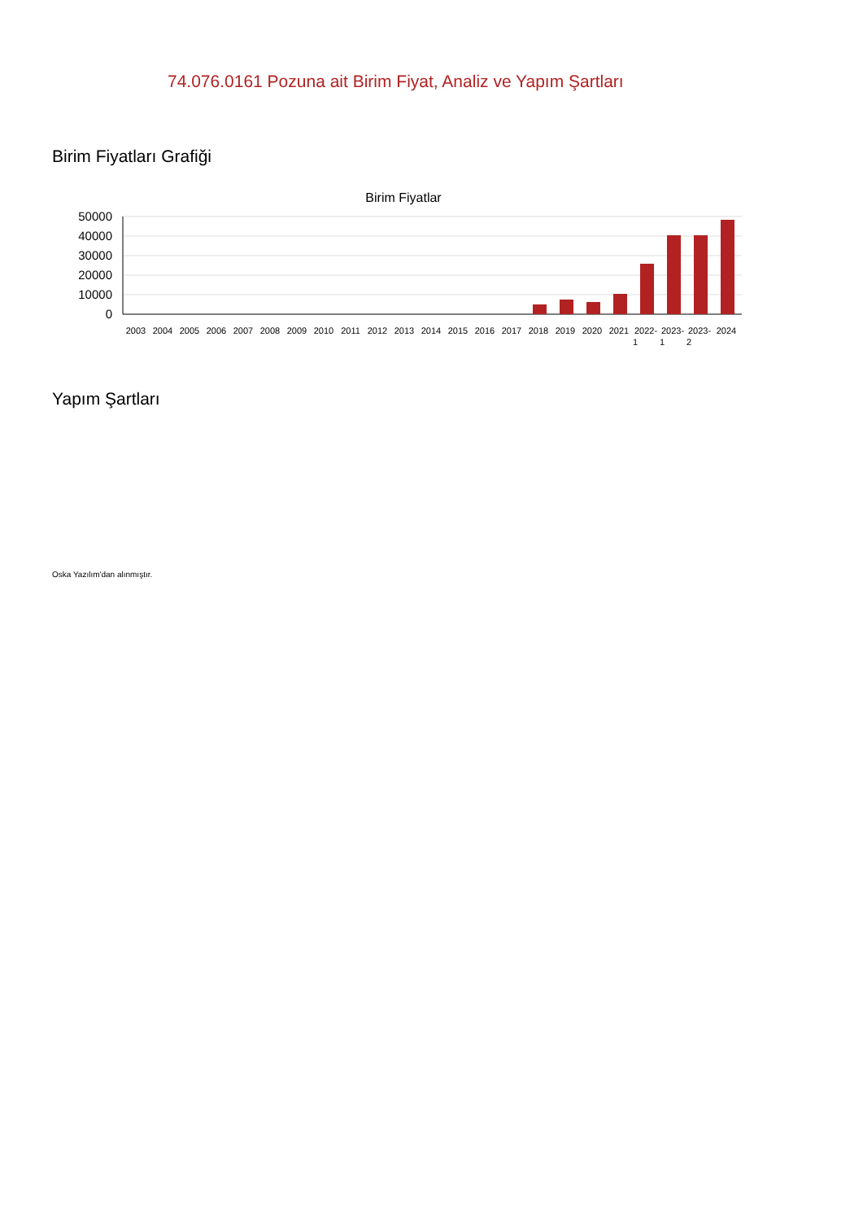74.076.0161 Pozuna ait Birim Fiyat, Analiz ve Yapım Şartları
Birim Fiyatları Grafiği
Birim Fiyatlar
50000
40000
30000
20000
10000
0
2003
2004
2005
2006
2007
2008
2009
2010
2011
2012
2013
2014
2015
2016
2017
2018
2019
2020
2021
2022-
2023-
2023-
2024
1
1
2
Yapım Şartları
Oska Yazılım'dan alınmıştır.